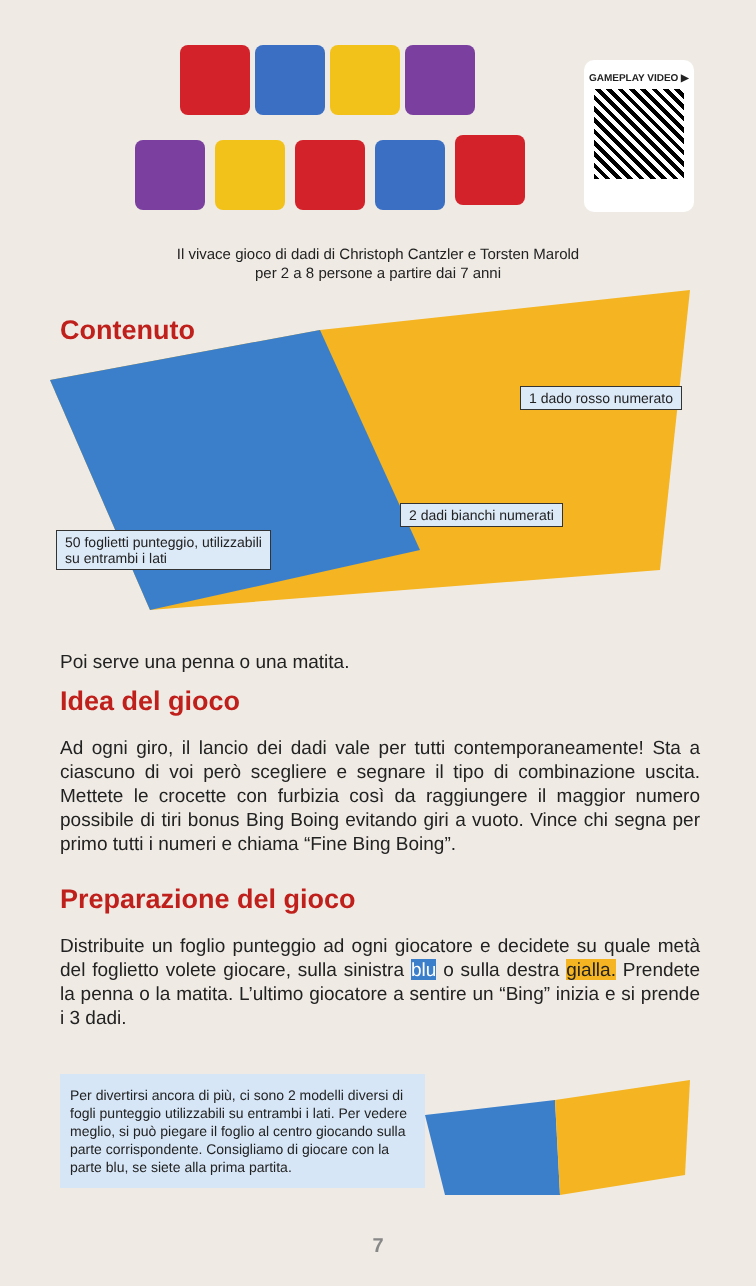GAMEPLAY VIDEO ▶
Il vivace gioco di dadi di Christoph Cantzler e Torsten Marold
per 2 a 8 persone a partire dai 7 anni
Contenuto
1 dado rosso numerato
2 dadi bianchi numerati
50 foglietti punteggio, utilizzabili
su entrambi i lati
Poi serve una penna o una matita.
Idea del gioco
Ad ogni giro, il lancio dei dadi vale per tutti contemporaneamente! Sta a ciascuno di voi però scegliere e segnare il tipo di combinazione uscita. Mettete le crocette con furbizia così da raggiungere il maggior numero possibile di tiri bonus Bing Boing evitando giri a vuoto. Vince chi segna per primo tutti i numeri e chiama “Fine Bing Boing”.
Preparazione del gioco
Distribuite un foglio punteggio ad ogni giocatore e decidete su quale metà del foglietto volete giocare, sulla sinistra blu o sulla destra gialla. Prendete la penna o la matita. L’ultimo giocatore a sentire un “Bing” inizia e si prende i 3 dadi.
Per divertirsi ancora di più, ci sono 2 modelli diversi di fogli punteggio utilizzabili su entrambi i lati. Per vedere meglio, si può piegare il foglio al centro giocando sulla parte corrispondente. Consigliamo di giocare con la parte blu, se siete alla prima partita.
7